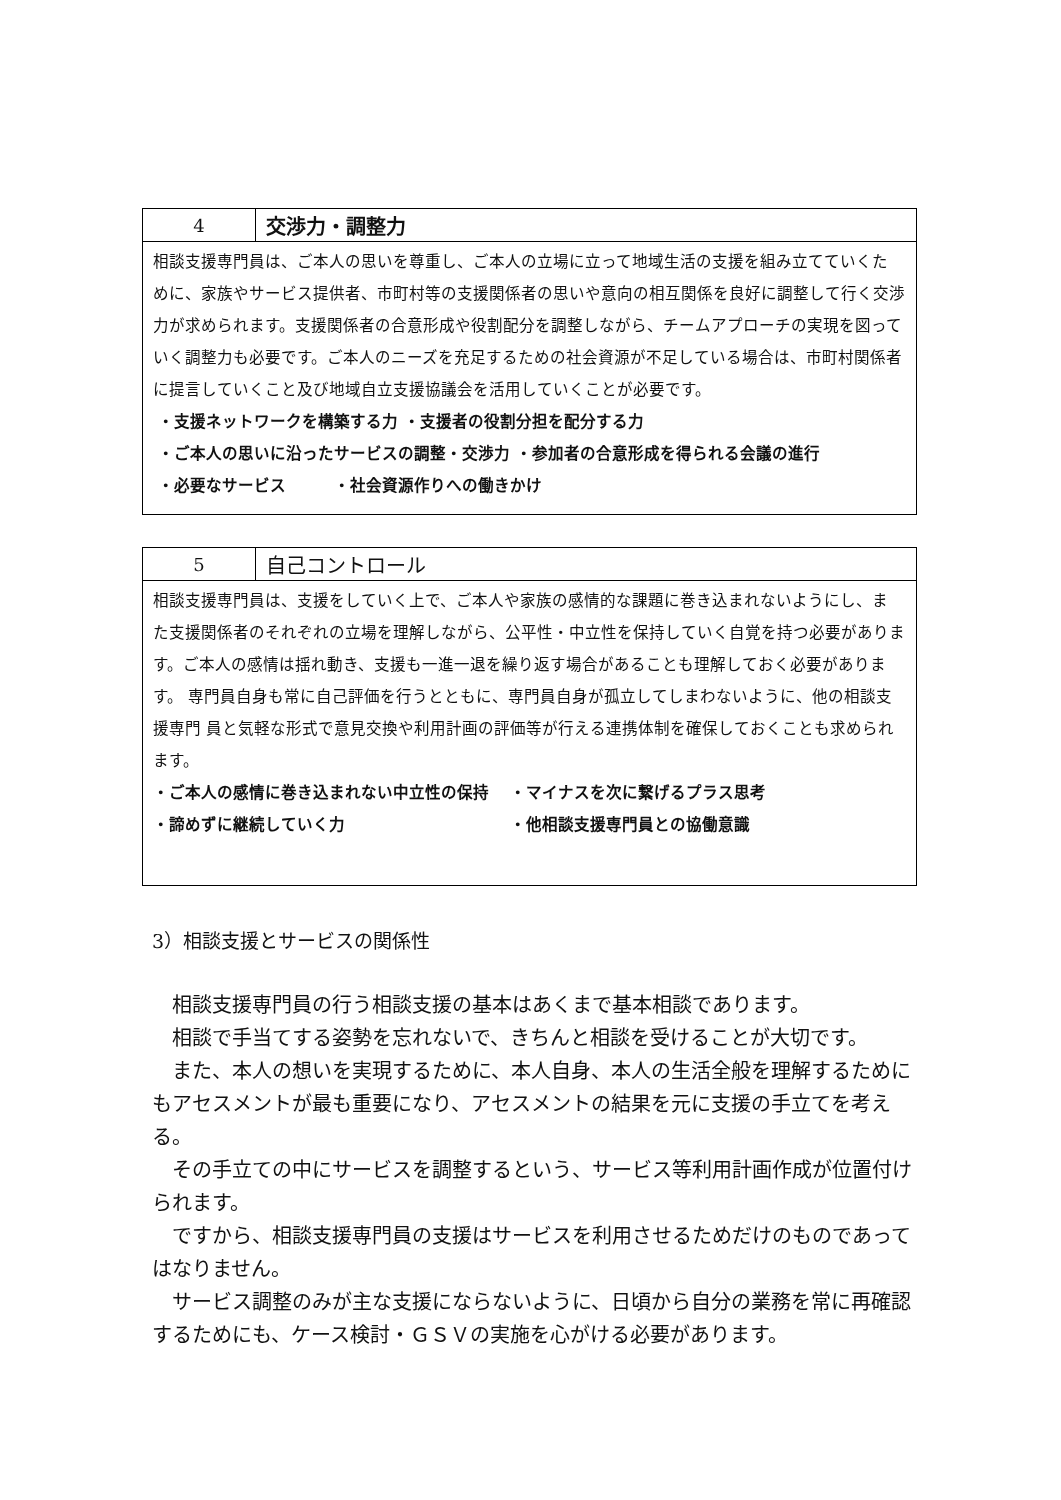| 4 | 交渉力・調整力 |
| 相談支援専門員は、ご本人の思いを尊重し、ご本人の立場に立って地域生活の支援を組み立てていくた めに、家族やサービス提供者、市町村等の支援関係者の思いや意向の相互関係を良好に調整して行く交渉 力が求められます。支援関係者の合意形成や役割配分を調整しながら、チームアプローチの実現を図って いく調整力も必要です。ご本人のニーズを充足するための社会資源が不足している場合は、市町村関係者 に提言していくこと及び地域自立支援協議会を活用していくことが必要です。 ・支援ネットワークを構築する力 ・支援者の役割分担を配分する力 ・ご本人の思いに沿ったサービスの調整・交渉力 ・参加者の合意形成を得られる会議の進行 ・必要なサービス ・社会資源作りへの働きかけ | |
| 5 | 自己コントロール |
| 相談支援専門員は、支援をしていく上で、ご本人や家族の感情的な課題に巻き込まれないようにし、ま た支援関係者のそれぞれの立場を理解しながら、公平性・中立性を保持していく自覚を持つ必要がありま す。ご本人の感情は揺れ動き、支援も一進一退を繰り返す場合があることも理解しておく必要があります。 専門員自身も常に自己評価を行うとともに、専門員自身が孤立してしまわないように、他の相談支援専門 員と気軽な形式で意見交換や利用計画の評価等が行える連携体制を確保しておくことも求められます。 ・ご本人の感情に巻き込まれない中立性の保持 ・マイナスを次に繋げるプラス思考 ・諦めずに継続していく力 ・他相談支援専門員との協働意識 | |
3）相談支援とサービスの関係性
相談支援専門員の行う相談支援の基本はあくまで基本相談であります。
相談で手当てする姿勢を忘れないで、きちんと相談を受けることが大切です。
また、本人の想いを実現するために、本人自身、本人の生活全般を理解するためにもアセスメントが最も重要になり、アセスメントの結果を元に支援の手立てを考える。
その手立ての中にサービスを調整するという、サービス等利用計画作成が位置付けられます。
ですから、相談支援専門員の支援はサービスを利用させるためだけのものであってはなりません。
サービス調整のみが主な支援にならないように、日頃から自分の業務を常に再確認するためにも、ケース検討・ＧＳＶの実施を心がける必要があります。